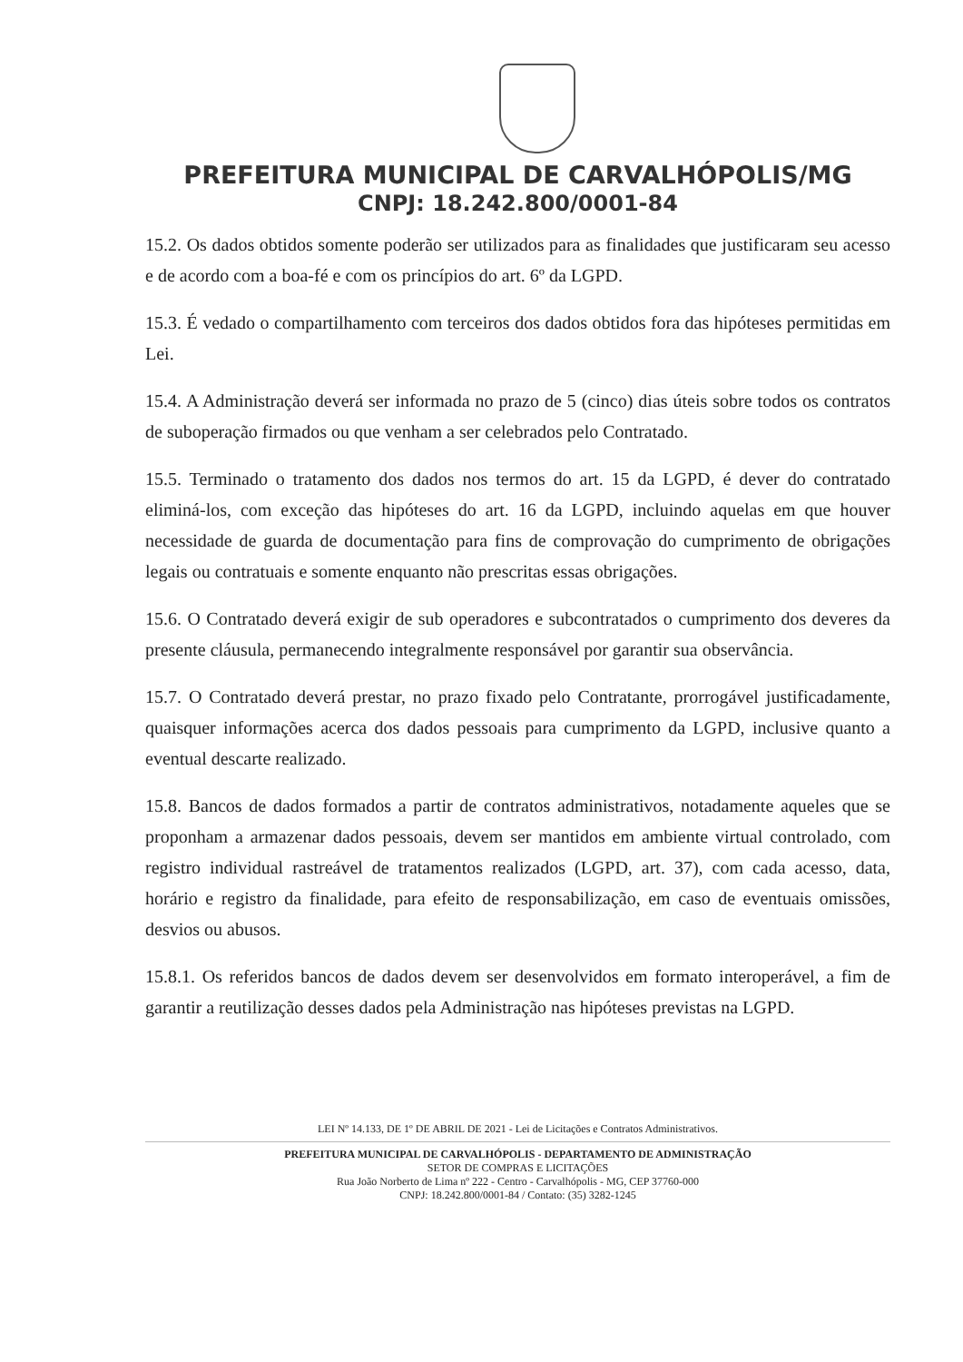PREFEITURA MUNICIPAL DE CARVALHÓPOLIS/MG
CNPJ: 18.242.800/0001-84
15.2. Os dados obtidos somente poderão ser utilizados para as finalidades que justificaram seu acesso e de acordo com a boa-fé e com os princípios do art. 6º da LGPD.
15.3. É vedado o compartilhamento com terceiros dos dados obtidos fora das hipóteses permitidas em Lei.
15.4. A Administração deverá ser informada no prazo de 5 (cinco) dias úteis sobre todos os contratos de suboperação firmados ou que venham a ser celebrados pelo Contratado.
15.5. Terminado o tratamento dos dados nos termos do art. 15 da LGPD, é dever do contratado eliminá-los, com exceção das hipóteses do art. 16 da LGPD, incluindo aquelas em que houver necessidade de guarda de documentação para fins de comprovação do cumprimento de obrigações legais ou contratuais e somente enquanto não prescritas essas obrigações.
15.6. O Contratado deverá exigir de sub operadores e subcontratados o cumprimento dos deveres da presente cláusula, permanecendo integralmente responsável por garantir sua observância.
15.7. O Contratado deverá prestar, no prazo fixado pelo Contratante, prorrogável justificadamente, quaisquer informações acerca dos dados pessoais para cumprimento da LGPD, inclusive quanto a eventual descarte realizado.
15.8. Bancos de dados formados a partir de contratos administrativos, notadamente aqueles que se proponham a armazenar dados pessoais, devem ser mantidos em ambiente virtual controlado, com registro individual rastreável de tratamentos realizados (LGPD, art. 37), com cada acesso, data, horário e registro da finalidade, para efeito de responsabilização, em caso de eventuais omissões, desvios ou abusos.
15.8.1. Os referidos bancos de dados devem ser desenvolvidos em formato interoperável, a fim de garantir a reutilização desses dados pela Administração nas hipóteses previstas na LGPD.
LEI Nº 14.133, DE 1º DE ABRIL DE 2021 - Lei de Licitações e Contratos Administrativos.
PREFEITURA MUNICIPAL DE CARVALHÓPOLIS - DEPARTAMENTO DE ADMINISTRAÇÃO
SETOR DE COMPRAS E LICITAÇÕES
Rua João Norberto de Lima nº 222 - Centro - Carvalhópolis - MG, CEP 37760-000
CNPJ: 18.242.800/0001-84 / Contato: (35) 3282-1245